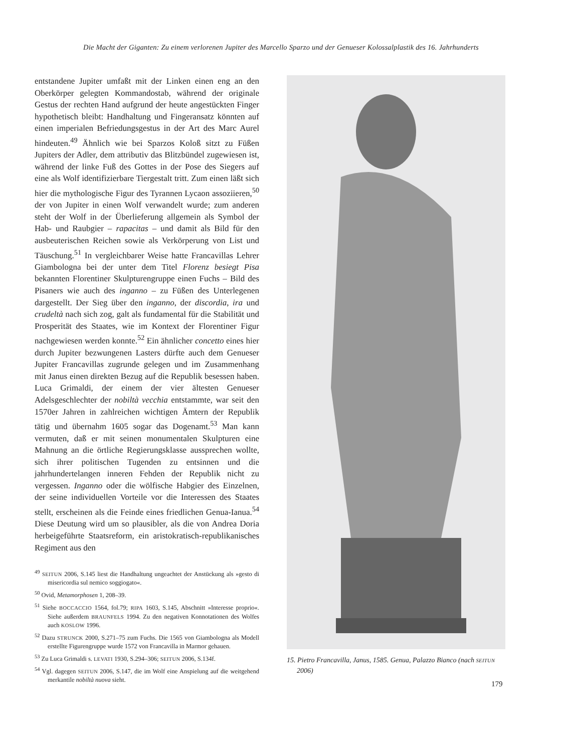Die Macht der Giganten: Zu einem verlorenen Jupiter des Marcello Sparzo und der Genueser Kolossalplastik des 16. Jahrhunderts
entstandene Jupiter umfaßt mit der Linken einen eng an den Oberkörper gelegten Kommandostab, während der originale Gestus der rechten Hand aufgrund der heute angestückten Finger hypothetisch bleibt: Handhaltung und Fingeransatz könnten auf einen imperialen Befriedungsgestus in der Art des Marc Aurel hindeuten.<sup>49</sup> Ähnlich wie bei Sparzos Koloß sitzt zu Füßen Jupiters der Adler, dem attributiv das Blitzbündel zugewiesen ist, während der linke Fuß des Gottes in der Pose des Siegers auf eine als Wolf identifizierbare Tiergestalt tritt. Zum einen läßt sich hier die mythologische Figur des Tyrannen Lycaon assoziieren,<sup>50</sup> der von Jupiter in einen Wolf verwandelt wurde; zum anderen steht der Wolf in der Überlieferung allgemein als Symbol der Hab- und Raubgier – rapacitas – und damit als Bild für den ausbeuterischen Reichen sowie als Verkörperung von List und Täuschung.<sup>51</sup> In vergleichbarer Weise hatte Francavillas Lehrer Giambologna bei der unter dem Titel Florenz besiegt Pisa bekannten Florentiner Skulpturengruppe einen Fuchs – Bild des Pisaners wie auch des inganno – zu Füßen des Unterlegenen dargestellt. Der Sieg über den inganno, der discordia, ira und crudeltà nach sich zog, galt als fundamental für die Stabilität und Prosperität des Staates, wie im Kontext der Florentiner Figur nachgewiesen werden konnte.<sup>52</sup> Ein ähnlicher concetto eines hier durch Jupiter bezwungenen Lasters dürfte auch dem Genueser Jupiter Francavillas zugrunde gelegen und im Zusammenhang mit Janus einen direkten Bezug auf die Republik besessen haben. Luca Grimaldi, der einem der vier ältesten Genueser Adelsgeschlechter der nobiltà vecchia entstammte, war seit den 1570er Jahren in zahlreichen wichtigen Ämtern der Republik tätig und übernahm 1605 sogar das Dogenamt.<sup>53</sup> Man kann vermuten, daß er mit seinen monumentalen Skulpturen eine Mahnung an die örtliche Regierungsklasse aussprechen wollte, sich ihrer politischen Tugenden zu entsinnen und die jahrhundertelangen inneren Fehden der Republik nicht zu vergessen. Inganno oder die wölfische Habgier des Einzelnen, der seine individuellen Vorteile vor die Interessen des Staates stellt, erscheinen als die Feinde eines friedlichen Genua-Ianua.<sup>54</sup> Diese Deutung wird um so plausibler, als die von Andrea Doria herbeigeführte Staatsreform, ein aristokratisch-republikanisches Regiment aus den
<sup>49</sup> SEITUN 2006, S.145 liest die Handhaltung ungeachtet der Anstückung als »gesto di misericordia sul nemico soggiogato«.
<sup>50</sup> Ovid, Metamorphosen 1, 208–39.
<sup>51</sup> Siehe BOCCACCIO 1564, fol.79; RIPA 1603, S.145, Abschnitt »Interesse proprio«. Siehe außerdem BRAUNFELS 1994. Zu den negativen Konnotationen des Wolfes auch KOSLOW 1996.
<sup>52</sup> Dazu STRUNCK 2000, S.271–75 zum Fuchs. Die 1565 von Giambologna als Modell erstellte Figurengruppe wurde 1572 von Francavilla in Marmor gehauen.
<sup>53</sup> Zu Luca Grimaldi s. LEVATI 1930, S.294–306; SEITUN 2006, S.134f.
<sup>54</sup> Vgl. dagegen SEITUN 2006, S.147, die im Wolf eine Anspielung auf die weitgehend merkantile nobiltà nuova sieht.
15. Pietro Francavilla, Janus, 1585. Genua, Palazzo Bianco (nach SEITUN 2006)
179